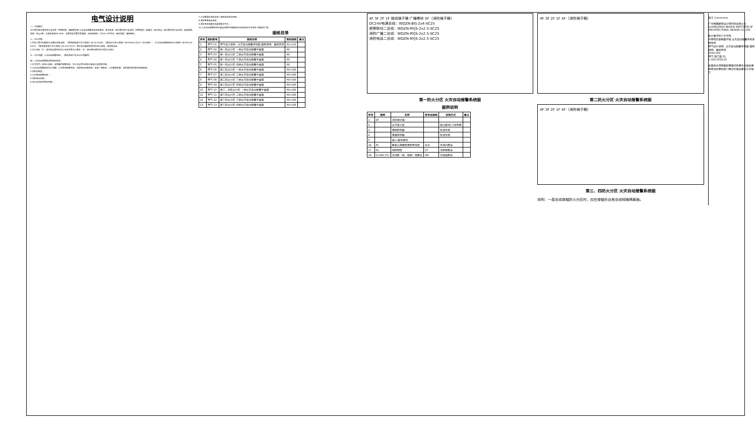电气设计说明
一、工程概况
本工程为新乡医学院三全学院（平原校区）基础医学楼 火灾自动报警系统采购项目；建设地点：新乡医学院三全学院（平原校区）校园内；建设单位：新乡医学院三全学院。建筑层数、高度：地上4层，总建筑高度16.20米，主要功能为医学实验楼。总建筑面积：27612.1平方米。结构类型：框架结构。
二、设计依据
1.中华人民共和国现行主要标准及法规：《民用建筑电气设计规范》JGJ 16-2008；《建筑设计防火规范》GB 50016-2014（2018版）；《火灾自动报警系统设计规范》GB 50116-2013；《教育建筑电气设计规范》JGJ 310-2013；其它有关国家及地方的现行规程、规范及标准。
2.设计资料（1）.建设单位提供的设计任务书及设计要求.（2）.相关专业提供的工程设计资料；
三、设计范围：火灾自动报警系统；（其他系统不在本设计范围内）
四、火灾自动报警及消防联动系统
1.本工程为一类防火建筑，采用集中报警系统，对火灾信号和消防设备进行监视及控制。
2.火灾自动报警系统设计范围：火灾探测报警系统、消防联动控制系统、应急广播系统、火灾警报装置、消防通信及消防系统接地等。
3.消防控制室 …
4.火灾探测报警系统 …
5.消防联动控制 …
6.消火栓系统的联动控制 …
7.火灾警报和消防应急广播系统的联动控制 …
8.消防专用电话系统 …
9.消防系统线路的选型及敷设方式 …
10.火灾自动报警系统设备应选择符合国家有关标准和有关市场准入制度的产品。
图纸目录
| 序号 | 图别图号 | 图纸名称 | 图纸规格 | 备注 |
| --- | --- | --- | --- | --- |
| 1 | 电气-01 | 电气设计说明、火灾自动报警系统图 图例说明、图纸目录 | A1+1/4 | |
| 2 | 电气-02 | 第一防火分区 一层火灾自动报警平面图 | A0 | |
| 3 | 电气-03 | 第一防火分区 二层火灾自动报警平面图 | A0 | |
| 4 | 电气-04 | 第一防火分区 三层火灾自动报警平面图 | A0 | |
| 5 | 电气-05 | 第一防火分区 四层火灾自动报警平面图 | A0 | |
| 6 | 电气-06 | 第二防火分区 一层火灾自动报警平面图 | A0+3/8 | |
| 7 | 电气-07 | 第二防火分区 二层火灾自动报警平面图 | A0+3/8 | |
| 8 | 电气-08 | 第二防火分区 三层火灾自动报警平面图 | A0+3/8 | |
| 9 | 电气-09 | 第二防火分区 四层火灾自动报警平面图 | A0+3/8 | |
| 10 | 电气-10 | 第三、四防火分区 一层火灾自动报警平面图 | A0+3/8 | |
| 11 | 电气-11 | 第三防火分区 二层火灾自动报警平面图 | A0+3/8 | |
| 12 | 电气-12 | 第三防火分区 三层火灾自动报警平面图 | A0+3/8 | |
| 13 | 电气-13 | 第三防火分区 四层火灾自动报警平面图 | A0+3/8 | |
4F 3F 2F 1F 接线端子箱 广播模块 XF（消防端子箱）
DC24V电源总线：WDZN-BYJ-2x4-SC25
报警联动二总线：WDZN-RYJS-2x2.5-SC25
消防广播二总线：WDZN-RYJS-2x2.5-SC25
消防电话二总线：WDZN-RYJS-2x2.5-SC25
第一防火分区 火灾自动报警系统图
图例说明
| 序号 | 图例 | 名称 | 型号及规格 | 安装方式 | 备注 |
| --- | --- | --- | --- | --- | --- |
| 1 | XF | 消防端子箱 | | | |
| 2 | | 火灾显示盘 | | 底边距地1.5米明装 | |
| 3 | | 感烟探测器 | | 吸顶安装 | |
| 4 | | 感温探测器 | | 吸顶安装 | |
| 5 | | 输入/输出模块 | | | |
| 16 | PC | 聚氯乙烯硬质阻燃电线管 | SCE | 吊顶内敷设 | |
| 17 | SC | 焊接钢管 | CT | 沿桥架敷设 | |
| 18 | CC(WC,FC) | 沿顶板（墙、底板）暗敷设 | WS | 沿墙面敷设 | |
4F 3F 2F 1F XF（消防端子箱）
第二防火分区 火灾自动报警系统图
4F 3F 2F 1F XF（消防端子箱）
第三、四防火分区 火灾自动报警系统图
说明：一层总线穿越防火分区时，应在穿越处设置总线短路隔离器。
备注 Comments
广州博厦建筑设计研究院有限公司
GUANGZHOU BOSHA INSTITUTE OF ARCHITECTURAL DESIGN CO.,LTD.
新乡医学院三全学院
平原校区基础医学楼 火灾自动报警系统采购项目
电气设计说明、火灾自动报警系统图 图例说明、图纸目录
2019-002
电气 施工图 01
1:100 2019.01
此图纸必须经图纸审图机构审查合格盖章并经消防审批部门审查合格盖章后方可施工